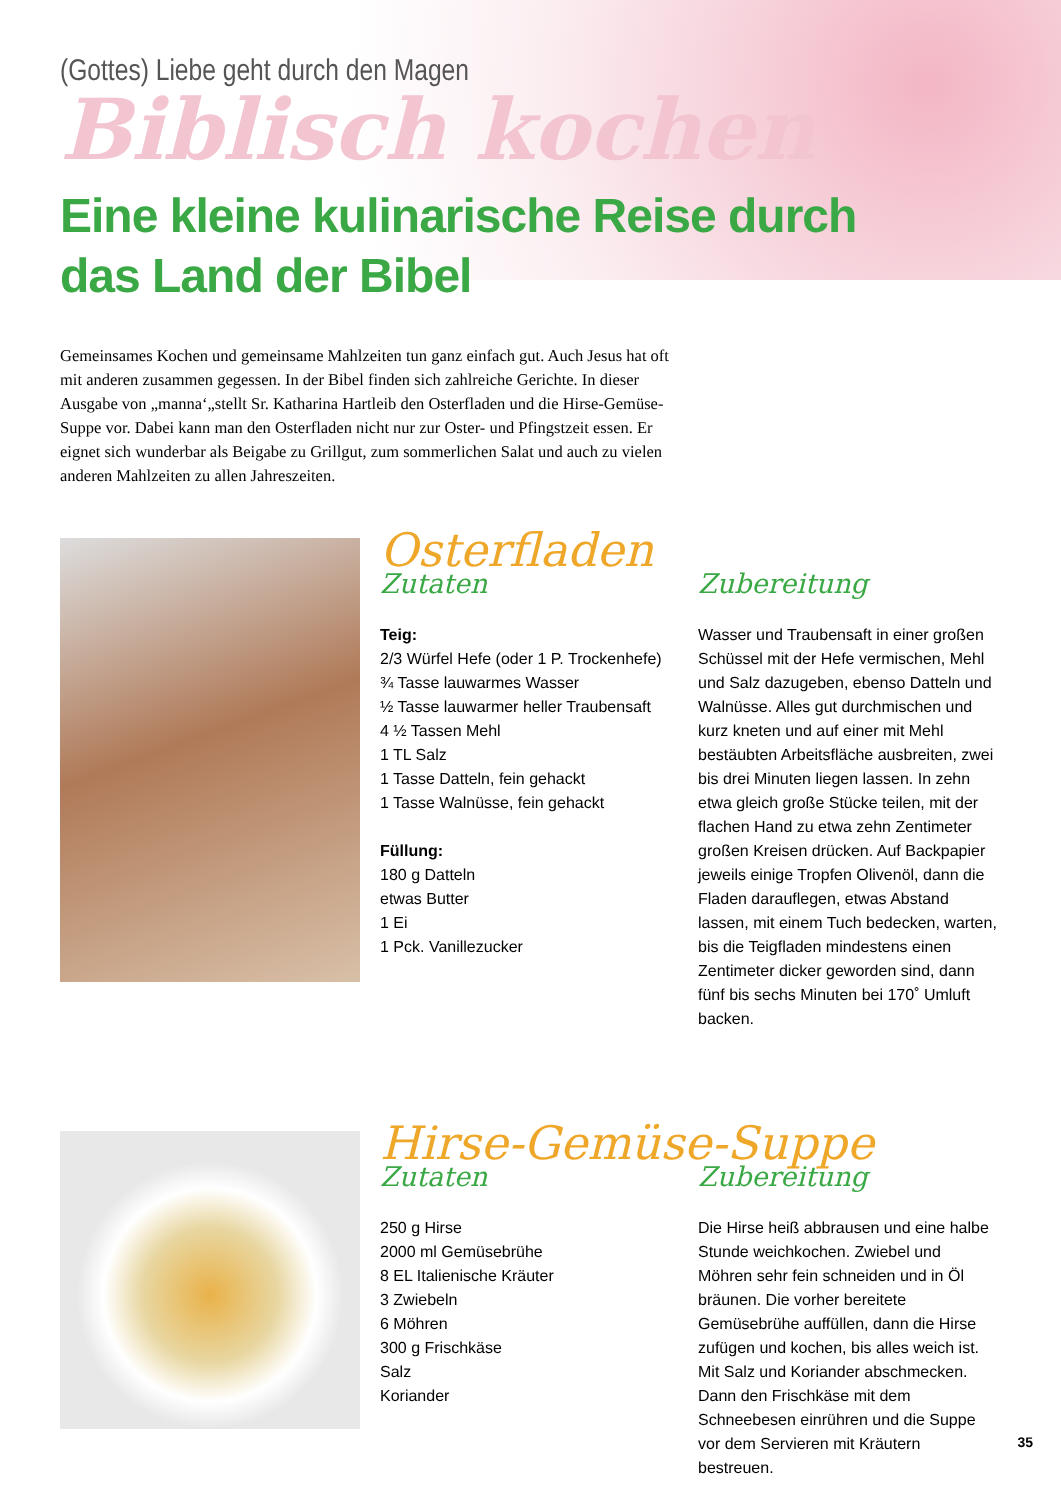(Gottes) Liebe geht durch den Magen
Biblisch kochen
Eine kleine kulinarische Reise durch
das Land der Bibel
Gemeinsames Kochen und gemeinsame Mahlzeiten tun ganz einfach gut. Auch Jesus hat oft mit anderen zusammen gegessen. In der Bibel finden sich zahlreiche Gerichte. In dieser Ausgabe von „manna‘„stellt Sr. Katharina Hartleib den Osterfladen und die Hirse-Gemüse-Suppe vor. Dabei kann man den Osterfladen nicht nur zur Oster- und Pfingstzeit essen. Er eignet sich wunderbar als Beigabe zu Grillgut, zum sommerlichen Salat und auch zu vielen anderen Mahlzeiten zu allen Jahreszeiten.
Osterfladen
Zutaten
Teig:
2/3 Würfel Hefe (oder 1 P. Trockenhefe)
¾ Tasse lauwarmes Wasser
½ Tasse lauwarmer heller Traubensaft
4 ½ Tassen Mehl
1 TL Salz
1 Tasse Datteln, fein gehackt
1 Tasse Walnüsse, fein gehackt
Füllung:
180 g Datteln
etwas Butter
1 Ei
1 Pck. Vanillezucker
Zubereitung
Wasser und Traubensaft in einer großen Schüssel mit der Hefe vermischen, Mehl und Salz dazugeben, ebenso Datteln und Walnüsse. Alles gut durchmischen und kurz kneten und auf einer mit Mehl bestäubten Arbeitsfläche ausbreiten, zwei bis drei Minuten liegen lassen. In zehn etwa gleich große Stücke teilen, mit der flachen Hand zu etwa zehn Zentimeter großen Kreisen drücken. Auf Backpapier jeweils einige Tropfen Olivenöl, dann die Fladen darauflegen, etwas Abstand lassen, mit einem Tuch bedecken, warten, bis die Teigfladen mindestens einen Zentimeter dicker geworden sind, dann fünf bis sechs Minuten bei 170˚ Umluft backen.
Hirse-Gemüse-Suppe
Zutaten
250 g Hirse
2000 ml Gemüsebrühe
8 EL Italienische Kräuter
3 Zwiebeln
6 Möhren
300 g Frischkäse
Salz
Koriander
Zubereitung
Die Hirse heiß abbrausen und eine halbe Stunde weichkochen. Zwiebel und Möhren sehr fein schneiden und in Öl bräunen. Die vorher bereitete Gemüsebrühe auffüllen, dann die Hirse zufügen und kochen, bis alles weich ist. Mit Salz und Koriander abschmecken. Dann den Frischkäse mit dem Schneebesen einrühren und die Suppe vor dem Servieren mit Kräutern bestreuen.
35